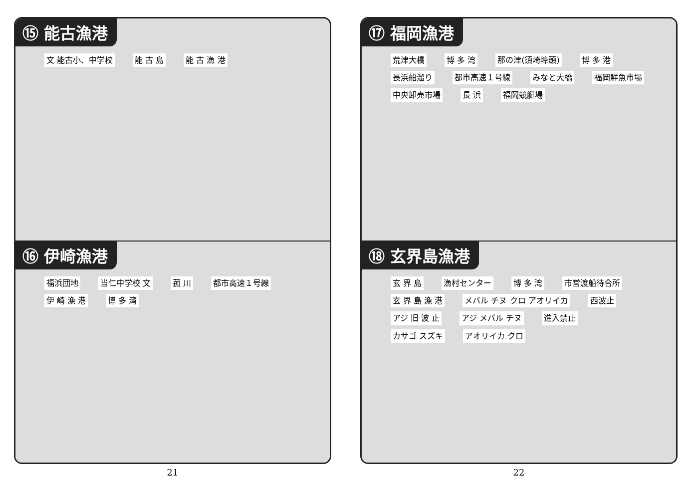⑮ 能古漁港
文 能古小、中学校 能 古 島 能 古 漁 港
⑯ 伊崎漁港
福浜団地 当仁中学校 文 菰 川 都市高速１号線 伊 崎 漁 港 博 多 湾
21
⑰ 福岡漁港
荒津大橋 博 多 湾 那の津(須崎埠頭) 博 多 港 長浜船溜り 都市高速１号線 みなと大橋 福岡鮮魚市場 中央卸売市場 長 浜 福岡競艇場
⑱ 玄界島漁港
玄 界 島 漁村センター 博 多 湾 市営渡船待合所 玄 界 島 漁 港 メバル チヌ クロ アオリイカ 西波止 アジ 旧 波 止 アジ メバル チヌ 進入禁止 カサゴ スズキ アオリイカ クロ
22